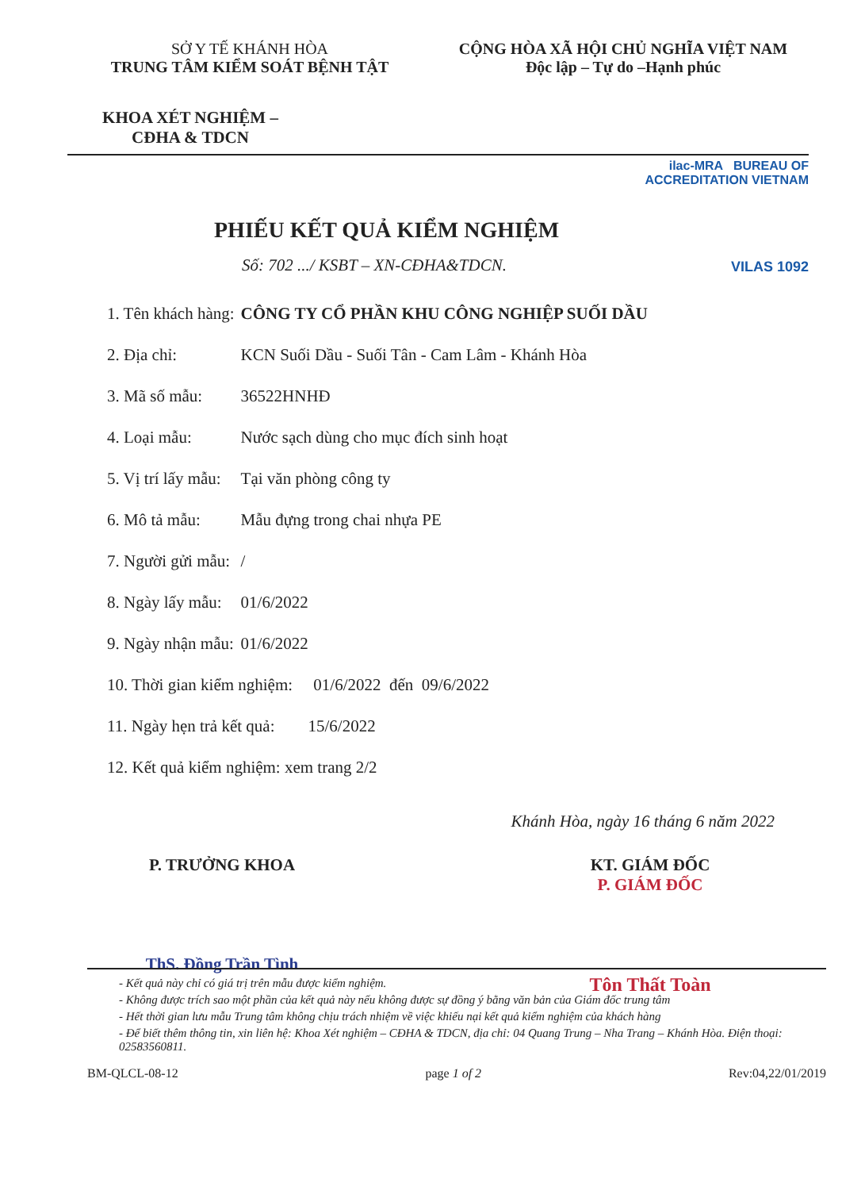SỞ Y TẾ KHÁNH HÒA
TRUNG TÂM KIỂM SOÁT BỆNH TẬT
CỘNG HÒA XÃ HỘI CHỦ NGHĨA VIỆT NAM
Độc lập – Tự do –Hạnh phúc
KHOA XÉT NGHIỆM –
CĐHA & TDCN
ilac-MRA BUREAU OF ACCREDITATION VIETNAM
VILAS 1092
PHIẾU KẾT QUẢ KIỂM NGHIỆM
Số: 702 .../ KSBT – XN-CĐHA&TDCN.
| 1. Tên khách hàng: | CÔNG TY CỔ PHẦN KHU CÔNG NGHIỆP SUỐI DẦU |
| 2. Địa chỉ: | KCN Suối Dầu - Suối Tân - Cam Lâm - Khánh Hòa |
| 3. Mã số mẫu: | 36522HNHĐ |
| 4. Loại mẫu: | Nước sạch dùng cho mục đích sinh hoạt |
| 5. Vị trí lấy mẫu: | Tại văn phòng công ty |
| 6. Mô tả mẫu: | Mẫu đựng trong chai nhựa PE |
| 7. Người gửi mẫu: | / |
| 8. Ngày lấy mẫu: | 01/6/2022 |
| 9. Ngày nhận mẫu: | 01/6/2022 |
| 10. Thời gian kiểm nghiệm: 01/6/2022 đến 09/6/2022 | |
| 11. Ngày hẹn trả kết quả: 15/6/2022 | |
| 12. Kết quả kiểm nghiệm: xem trang 2/2 | |
Khánh Hòa, ngày 16 tháng 6 năm 2022
P. TRƯỞNG KHOA
ThS. Đồng Trần Tình
KT. GIÁM ĐỐC
P. GIÁM ĐỐC
Tôn Thất Toàn
- Kết quả này chỉ có giá trị trên mẫu được kiểm nghiệm.
- Không được trích sao một phần của kết quả này nếu không được sự đồng ý bằng văn bản của Giám đốc trung tâm
- Hết thời gian lưu mẫu Trung tâm không chịu trách nhiệm về việc khiếu nại kết quả kiểm nghiệm của khách hàng
- Để biết thêm thông tin, xin liên hệ: Khoa Xét nghiệm – CĐHA & TDCN, địa chỉ: 04 Quang Trung – Nha Trang – Khánh Hòa. Điện thoại: 02583560811.
BM-QLCL-08-12 page 1 of 2 Rev:04,22/01/2019